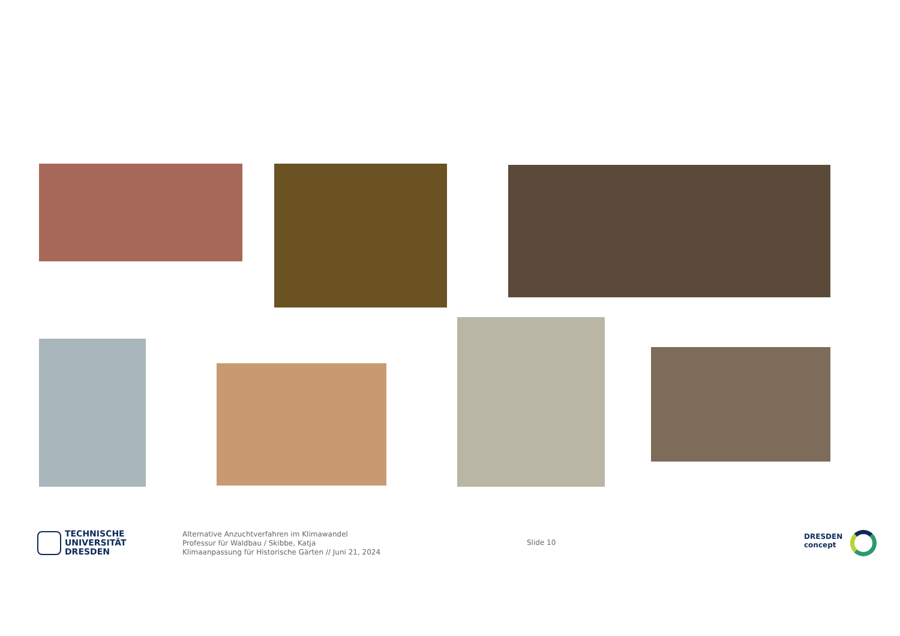TECHNISCHE
UNIVERSITÄT
DRESDEN
Alternative Anzuchtverfahren im Klimawandel
Professur für Waldbau / Skibbe, Katja
Klimaanpassung für Historische Gärten // Juni 21, 2024
Slide 10
DRESDEN
concept